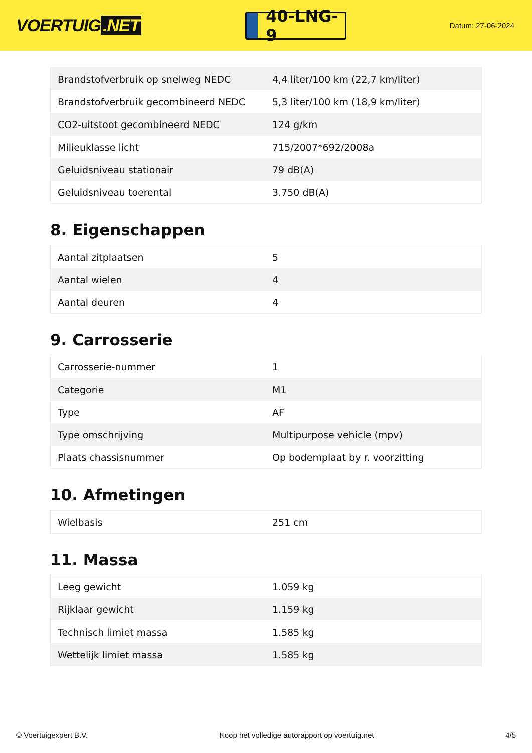VOERTUIG.NET
40-LNG-9
Datum: 27-06-2024
| Brandstofverbruik op snelweg NEDC | 4,4 liter/100 km (22,7 km/liter) |
| Brandstofverbruik gecombineerd NEDC | 5,3 liter/100 km (18,9 km/liter) |
| CO2-uitstoot gecombineerd NEDC | 124 g/km |
| Milieuklasse licht | 715/2007*692/2008a |
| Geluidsniveau stationair | 79 dB(A) |
| Geluidsniveau toerental | 3.750 dB(A) |
8. Eigenschappen
| Aantal zitplaatsen | 5 |
| Aantal wielen | 4 |
| Aantal deuren | 4 |
9. Carrosserie
| Carrosserie-nummer | 1 |
| Categorie | M1 |
| Type | AF |
| Type omschrijving | Multipurpose vehicle (mpv) |
| Plaats chassisnummer | Op bodemplaat by r. voorzitting |
10. Afmetingen
| Wielbasis | 251 cm |
11. Massa
| Leeg gewicht | 1.059 kg |
| Rijklaar gewicht | 1.159 kg |
| Technisch limiet massa | 1.585 kg |
| Wettelijk limiet massa | 1.585 kg |
© Voertuigexpert B.V. Koop het volledige autorapport op voertuig.net 4/5